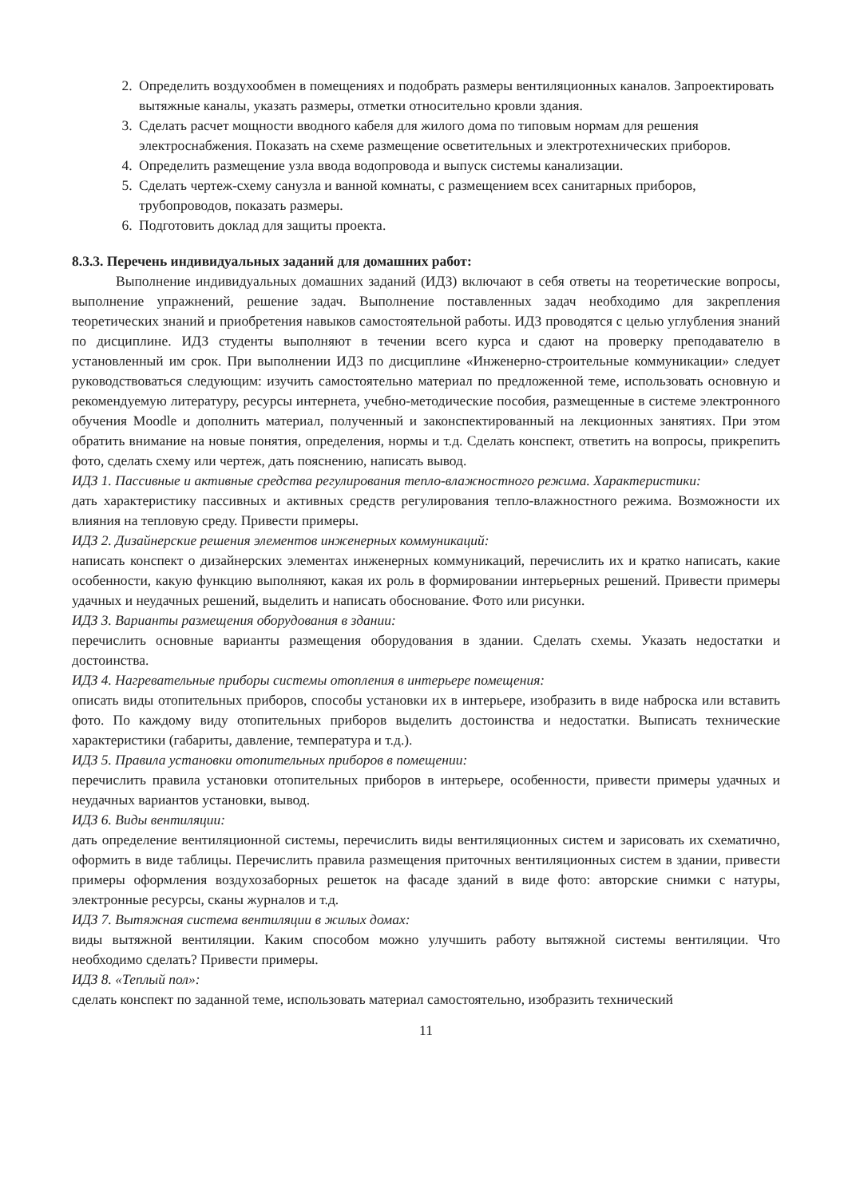2. Определить воздухообмен в помещениях и подобрать размеры вентиляционных каналов. Запроектировать вытяжные каналы, указать размеры, отметки относительно кровли здания.
3. Сделать расчет мощности вводного кабеля для жилого дома по типовым нормам для решения электроснабжения. Показать на схеме размещение осветительных и электротехнических приборов.
4. Определить размещение узла ввода водопровода и выпуск системы канализации.
5. Сделать чертеж-схему санузла и ванной комнаты, с размещением всех санитарных приборов, трубопроводов, показать размеры.
6. Подготовить доклад для защиты проекта.
8.3.3. Перечень индивидуальных заданий для домашних работ:
Выполнение индивидуальных домашних заданий (ИДЗ) включают в себя ответы на теоретические вопросы, выполнение упражнений, решение задач. Выполнение поставленных задач необходимо для закрепления теоретических знаний и приобретения навыков самостоятельной работы. ИДЗ проводятся с целью углубления знаний по дисциплине. ИДЗ студенты выполняют в течении всего курса и сдают на проверку преподавателю в установленный им срок. При выполнении ИДЗ по дисциплине «Инженерно-строительные коммуникации» следует руководствоваться следующим: изучить самостоятельно материал по предложенной теме, использовать основную и рекомендуемую литературу, ресурсы интернета, учебно-методические пособия, размещенные в системе электронного обучения Moodle и дополнить материал, полученный и законспектированный на лекционных занятиях. При этом обратить внимание на новые понятия, определения, нормы и т.д. Сделать конспект, ответить на вопросы, прикрепить фото, сделать схему или чертеж, дать пояснению, написать вывод.
ИДЗ 1. Пассивные и активные средства регулирования тепло-влажностного режима. Характеристики:
дать характеристику пассивных и активных средств регулирования тепло-влажностного режима. Возможности их влияния на тепловую среду. Привести примеры.
ИДЗ 2. Дизайнерские решения элементов инженерных коммуникаций:
написать конспект о дизайнерских элементах инженерных коммуникаций, перечислить их и кратко написать, какие особенности, какую функцию выполняют, какая их роль в формировании интерьерных решений. Привести примеры удачных и неудачных решений, выделить и написать обоснование. Фото или рисунки.
ИДЗ 3. Варианты размещения оборудования в здании:
перечислить основные варианты размещения оборудования в здании. Сделать схемы. Указать недостатки и достоинства.
ИДЗ 4. Нагревательные приборы системы отопления в интерьере помещения:
описать виды отопительных приборов, способы установки их в интерьере, изобразить в виде наброска или вставить фото. По каждому виду отопительных приборов выделить достоинства и недостатки. Выписать технические характеристики (габариты, давление, температура и т.д.).
ИДЗ 5. Правила установки отопительных приборов в помещении:
перечислить правила установки отопительных приборов в интерьере, особенности, привести примеры удачных и неудачных вариантов установки, вывод.
ИДЗ 6. Виды вентиляции:
дать определение вентиляционной системы, перечислить виды вентиляционных систем и зарисовать их схематично, оформить в виде таблицы. Перечислить правила размещения приточных вентиляционных систем в здании, привести примеры оформления воздухозаборных решеток на фасаде зданий в виде фото: авторские снимки с натуры, электронные ресурсы, сканы журналов и т.д.
ИДЗ 7. Вытяжная система вентиляции в жилых домах:
виды вытяжной вентиляции. Каким способом можно улучшить работу вытяжной системы вентиляции. Что необходимо сделать? Привести примеры.
ИДЗ 8. «Теплый пол»:
сделать конспект по заданной теме, использовать материал самостоятельно, изобразить технический
11